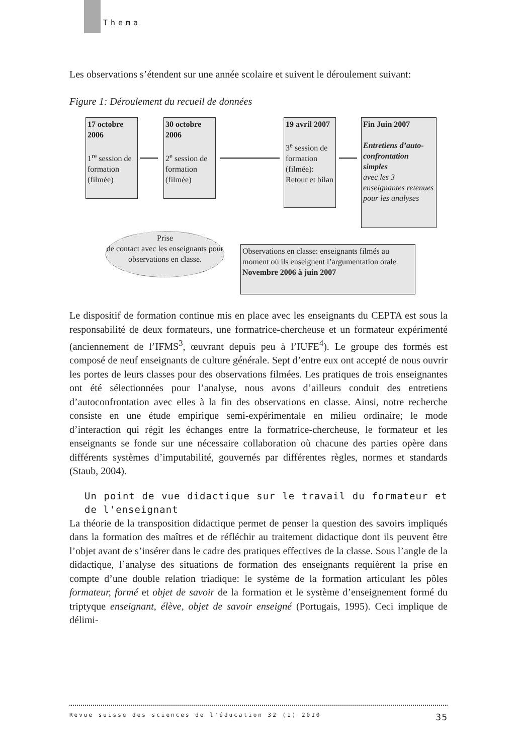Thema
Les observations s’étendent sur une année scolaire et suivent le déroulement suivant:
Figure 1: Déroulement du recueil de données
17 octobre 2006
1<sup>re</sup> session de formation (filmée)
30 octobre 2006
2<sup>e</sup> session de formation (filmée)
19 avril 2007
3<sup>e</sup> session de formation (filmée): Retour et bilan
Fin Juin 2007
Entretiens d’auto-confrontation simples
avec les 3 enseignantes retenues pour les analyses
Prise
de contact avec les enseignants pour observations en classe.
Observations en classe: enseignants filmés au moment où ils enseignent l’argumentation orale
Novembre 2006 à juin 2007
Le dispositif de formation continue mis en place avec les enseignants du CEPTA est sous la responsabilité de deux formateurs, une formatrice-chercheuse et un formateur expérimenté (anciennement de l’IFMS<sup>3</sup>, œuvrant depuis peu à l’IUFE<sup>4</sup>). Le groupe des formés est composé de neuf enseignants de culture générale. Sept d’entre eux ont accepté de nous ouvrir les portes de leurs classes pour des observations filmées. Les pratiques de trois enseignantes ont été sélectionnées pour l’analyse, nous avons d’ailleurs conduit des entretiens d’autoconfrontation avec elles à la fin des observations en classe. Ainsi, notre recherche consiste en une étude empirique semi-expérimentale en milieu ordinaire; le mode d’interaction qui régit les échanges entre la formatrice-chercheuse, le formateur et les enseignants se fonde sur une nécessaire collaboration où chacune des parties opère dans différents systèmes d’imputabilité, gouvernés par différentes règles, normes et standards (Staub, 2004).
Un point de vue didactique sur le travail du formateur et de l'enseignant
La théorie de la transposition didactique permet de penser la question des savoirs impliqués dans la formation des maîtres et de réfléchir au traitement didactique dont ils peuvent être l’objet avant de s’insérer dans le cadre des pratiques effectives de la classe. Sous l’angle de la didactique, l’analyse des situations de formation des enseignants requièrent la prise en compte d’une double relation triadique: le système de la formation articulant les pôles formateur, formé et objet de savoir de la formation et le système d’enseignement formé du triptyque enseignant, élève, objet de savoir enseigné (Portugais, 1995). Ceci implique de délimi-
Revue suisse des sciences de l'éducation 32 (1) 2010 35